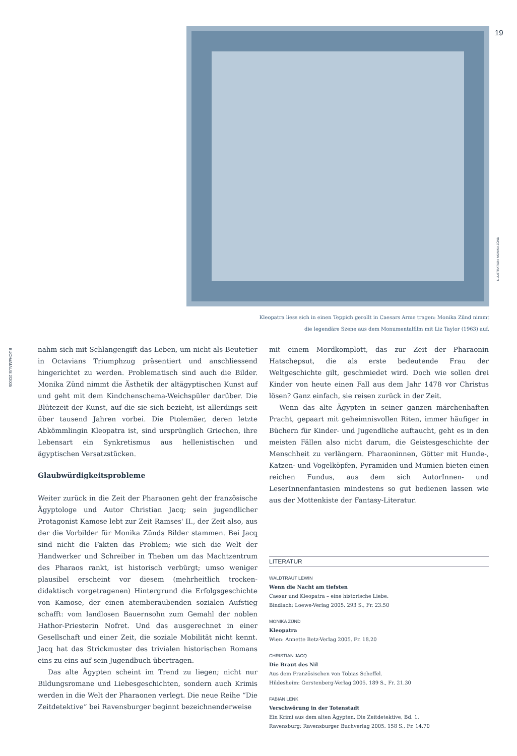19
ILLUSTRATION: MONIKA ZÜND
Kleopatra liess sich in einen Teppich gerollt in Caesars Arme tragen: Monika Zünd nimmt
die legendäre Szene aus dem Monumentalfilm mit Liz Taylor (1963) auf.
BUCH&MAUS 2/2005
nahm sich mit Schlangengift das Leben, um nicht als Beutetier in Octavians Triumphzug präsentiert und anschliessend hingerichtet zu werden. Problematisch sind auch die Bilder. Monika Zünd nimmt die Ästhetik der altägyptischen Kunst auf und geht mit dem Kindchenschema-Weichspüler darüber. Die Blütezeit der Kunst, auf die sie sich bezieht, ist allerdings seit über tausend Jahren vorbei. Die Ptolemäer, deren letzte Abkömmlingin Kleopatra ist, sind ursprünglich Griechen, ihre Lebensart ein Synkretismus aus hellenistischen und ägyptischen Versatzstücken.
Glaubwürdigkeitsprobleme
Weiter zurück in die Zeit der Pharaonen geht der französische Ägyptologe und Autor Christian Jacq; sein jugendlicher Protagonist Kamose lebt zur Zeit Ramses' II., der Zeit also, aus der die Vorbilder für Monika Zünds Bilder stammen. Bei Jacq sind nicht die Fakten das Problem; wie sich die Welt der Handwerker und Schreiber in Theben um das Machtzentrum des Pharaos rankt, ist historisch verbürgt; umso weniger plausibel erscheint vor diesem (mehrheitlich trocken-didaktisch vorgetragenen) Hintergrund die Erfolgsgeschichte von Kamose, der einen atemberaubenden sozialen Aufstieg schafft: vom landlosen Bauernsohn zum Gemahl der noblen Hathor-Priesterin Nofret. Und das ausgerechnet in einer Gesellschaft und einer Zeit, die soziale Mobilität nicht kennt. Jacq hat das Strickmuster des trivialen historischen Romans eins zu eins auf sein Jugendbuch übertragen.
Das alte Ägypten scheint im Trend zu liegen; nicht nur Bildungsromane und Liebesgeschichten, sondern auch Krimis werden in die Welt der Pharaonen verlegt. Die neue Reihe “Die Zeitdetektive” bei Ravensburger beginnt bezeichnenderweise
mit einem Mordkomplott, das zur Zeit der Pharaonin Hatschepsut, die als erste bedeutende Frau der Weltgeschichte gilt, geschmiedet wird. Doch wie sollen drei Kinder von heute einen Fall aus dem Jahr 1478 vor Christus lösen? Ganz einfach, sie reisen zurück in der Zeit.
Wenn das alte Ägypten in seiner ganzen märchenhaften Pracht, gepaart mit geheimnisvollen Riten, immer häufiger in Büchern für Kinder- und Jugendliche auftaucht, geht es in den meisten Fällen also nicht darum, die Geistesgeschichte der Menschheit zu verlängern. Pharaoninnen, Götter mit Hunde-, Katzen- und Vogelköpfen, Pyramiden und Mumien bieten einen reichen Fundus, aus dem sich AutorInnen- und LeserInnenfantasien mindestens so gut bedienen lassen wie aus der Mottenkiste der Fantasy-Literatur.
LITERATUR
WALDTRAUT LEWIN
Wenn die Nacht am tiefsten
Caesar und Kleopatra – eine historische Liebe.
Bindlach: Loewe-Verlag 2005. 293 S., Fr. 23.50
MONIKA ZÜND
Kleopatra
Wien: Annette Betz-Verlag 2005. Fr. 18.20
CHRISTIAN JACQ
Die Braut des Nil
Aus dem Französischen von Tobias Scheffel.
Hildesheim: Gerstenberg-Verlag 2005. 189 S., Fr. 21.30
FABIAN LENK
Verschwörung in der Totenstadt
Ein Krimi aus dem alten Ägypten. Die Zeitdetektive, Bd. 1.
Ravensburg: Ravensburger Buchverlag 2005. 158 S., Fr. 14.70